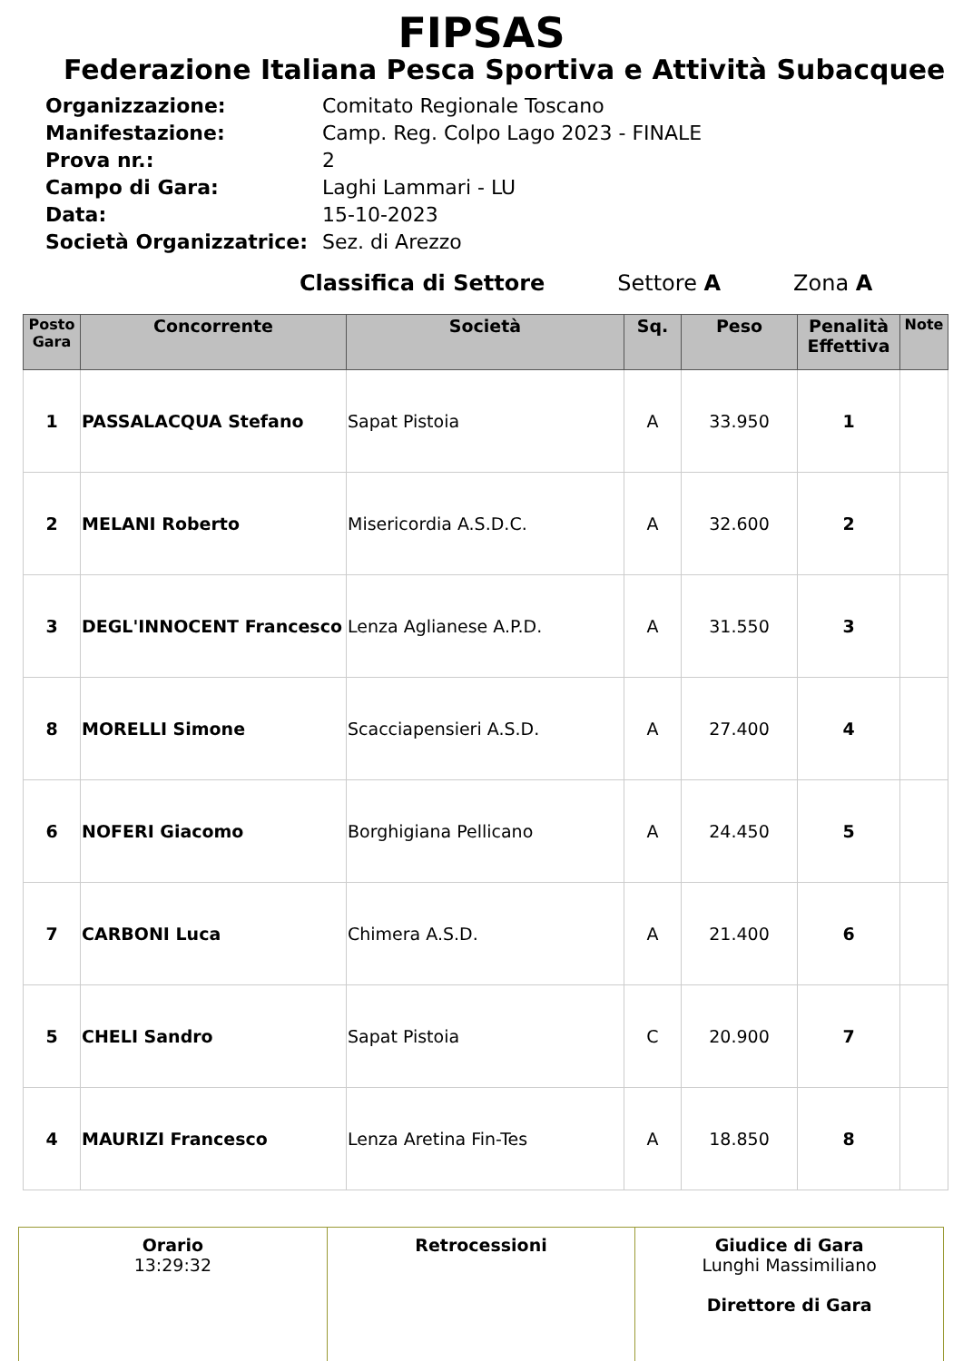FIPSAS
Federazione Italiana Pesca Sportiva e Attività Subacquee
Organizzazione: Comitato Regionale Toscano
Manifestazione: Camp. Reg. Colpo Lago 2023 - FINALE
Prova nr.: 2
Campo di Gara: Laghi Lammari - LU
Data: 15-10-2023
Società Organizzatrice: Sez. di Arezzo
Classifica di Settore Settore A Zona A
| Posto Gara | Concorrente | Società | Sq. | Peso | Penalità Effettiva | Note |
| --- | --- | --- | --- | --- | --- | --- |
| 1 | PASSALACQUA Stefano | Sapat Pistoia | A | 33.950 | 1 | |
| 2 | MELANI Roberto | Misericordia A.S.D.C. | A | 32.600 | 2 | |
| 3 | DEGL'INNOCENT Francesco | Lenza Aglianese A.P.D. | A | 31.550 | 3 | |
| 8 | MORELLI Simone | Scacciapensieri A.S.D. | A | 27.400 | 4 | |
| 6 | NOFERI Giacomo | Borghigiana Pellicano | A | 24.450 | 5 | |
| 7 | CARBONI Luca | Chimera A.S.D. | A | 21.400 | 6 | |
| 5 | CHELI Sandro | Sapat Pistoia | C | 20.900 | 7 | |
| 4 | MAURIZI Francesco | Lenza Aretina Fin-Tes | A | 18.850 | 8 | |
| Orario 13:29:32 | Retrocessioni | Giudice di Gara Lunghi Massimiliano Direttore di Gara |